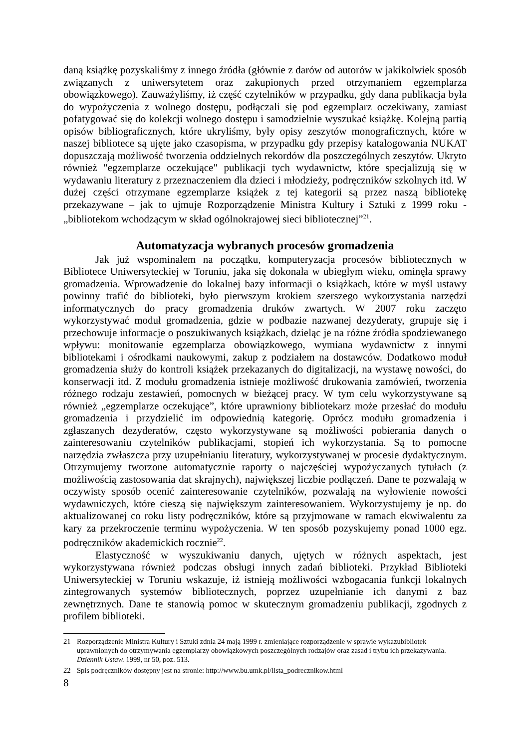daną książkę pozyskaliśmy z innego źródła (głównie z darów od autorów w jakikolwiek sposób związanych z uniwersytetem oraz zakupionych przed otrzymaniem egzemplarza obowiązkowego). Zauważyliśmy, iż część czytelników w przypadku, gdy dana publikacja była do wypożyczenia z wolnego dostępu, podłączali się pod egzemplarz oczekiwany, zamiast pofatygować się do kolekcji wolnego dostępu i samodzielnie wyszukać książkę. Kolejną partią opisów bibliograficznych, które ukryliśmy, były opisy zeszytów monograficznych, które w naszej bibliotece są ujęte jako czasopisma, w przypadku gdy przepisy katalogowania NUKAT dopuszczają możliwość tworzenia oddzielnych rekordów dla poszczególnych zeszytów. Ukryto również "egzemplarze oczekujące" publikacji tych wydawnictw, które specjalizują się w wydawaniu literatury z przeznaczeniem dla dzieci i młodzieży, podręczników szkolnych itd. W dużej części otrzymane egzemplarze książek z tej kategorii są przez naszą bibliotekę przekazywane – jak to ujmuje Rozporządzenie Ministra Kultury i Sztuki z 1999 roku - „bibliotekom wchodzącym w skład ogólnokrajowej sieci bibliotecznej”<sup>21</sup>.
Automatyzacja wybranych procesów gromadzenia
Jak już wspominałem na początku, komputeryzacja procesów bibliotecznych w Bibliotece Uniwersyteckiej w Toruniu, jaka się dokonała w ubiegłym wieku, ominęła sprawy gromadzenia. Wprowadzenie do lokalnej bazy informacji o książkach, które w myśl ustawy powinny trafić do biblioteki, było pierwszym krokiem szerszego wykorzystania narzędzi informatycznych do pracy gromadzenia druków zwartych. W 2007 roku zaczęto wykorzystywać moduł gromadzenia, gdzie w podbazie nazwanej dezyderaty, grupuje się i przechowuje informacje o poszukiwanych książkach, dzieląc je na różne źródła spodziewanego wpływu: monitowanie egzemplarza obowiązkowego, wymiana wydawnictw z innymi bibliotekami i ośrodkami naukowymi, zakup z podziałem na dostawców. Dodatkowo moduł gromadzenia służy do kontroli książek przekazanych do digitalizacji, na wystawę nowości, do konserwacji itd. Z modułu gromadzenia istnieje możliwość drukowania zamówień, tworzenia różnego rodzaju zestawień, pomocnych w bieżącej pracy. W tym celu wykorzystywane są również „egzemplarze oczekujące”, które uprawniony bibliotekarz może przesłać do modułu gromadzenia i przydzielić im odpowiednią kategorię. Oprócz modułu gromadzenia i zgłaszanych dezyderatów, często wykorzystywane są możliwości pobierania danych o zainteresowaniu czytelników publikacjami, stopień ich wykorzystania. Są to pomocne narzędzia zwłaszcza przy uzupełnianiu literatury, wykorzystywanej w procesie dydaktycznym. Otrzymujemy tworzone automatycznie raporty o najczęściej wypożyczanych tytułach (z możliwością zastosowania dat skrajnych), największej liczbie podłączeń. Dane te pozwalają w oczywisty sposób ocenić zainteresowanie czytelników, pozwalają na wyłowienie nowości wydawniczych, które cieszą się największym zainteresowaniem. Wykorzystujemy je np. do aktualizowanej co roku listy podręczników, które są przyjmowane w ramach ekwiwalentu za kary za przekroczenie terminu wypożyczenia. W ten sposób pozyskujemy ponad 1000 egz. podręczników akademickich rocznie<sup>22</sup>.
Elastyczność w wyszukiwaniu danych, ujętych w różnych aspektach, jest wykorzystywana również podczas obsługi innych zadań biblioteki. Przykład Biblioteki Uniwersyteckiej w Toruniu wskazuje, iż istnieją możliwości wzbogacania funkcji lokalnych zintegrowanych systemów bibliotecznych, poprzez uzupełnianie ich danymi z baz zewnętrznych. Dane te stanowią pomoc w skutecznym gromadzeniu publikacji, zgodnych z profilem biblioteki.
21 Rozporządzenie Ministra Kultury i Sztuki zdnia 24 mają 1999 r. zmieniające rozporządzenie w sprawie wykazubibliotek uprawnionych do otrzymywania egzemplarzy obowiązkowych poszczególnych rodzajów oraz zasad i trybu ich przekazywania. Dziennik Ustaw. 1999, nr 50, poz. 513.
22 Spis podręczników dostępny jest na stronie: http://www.bu.umk.pl/lista_podrecznikow.html
8